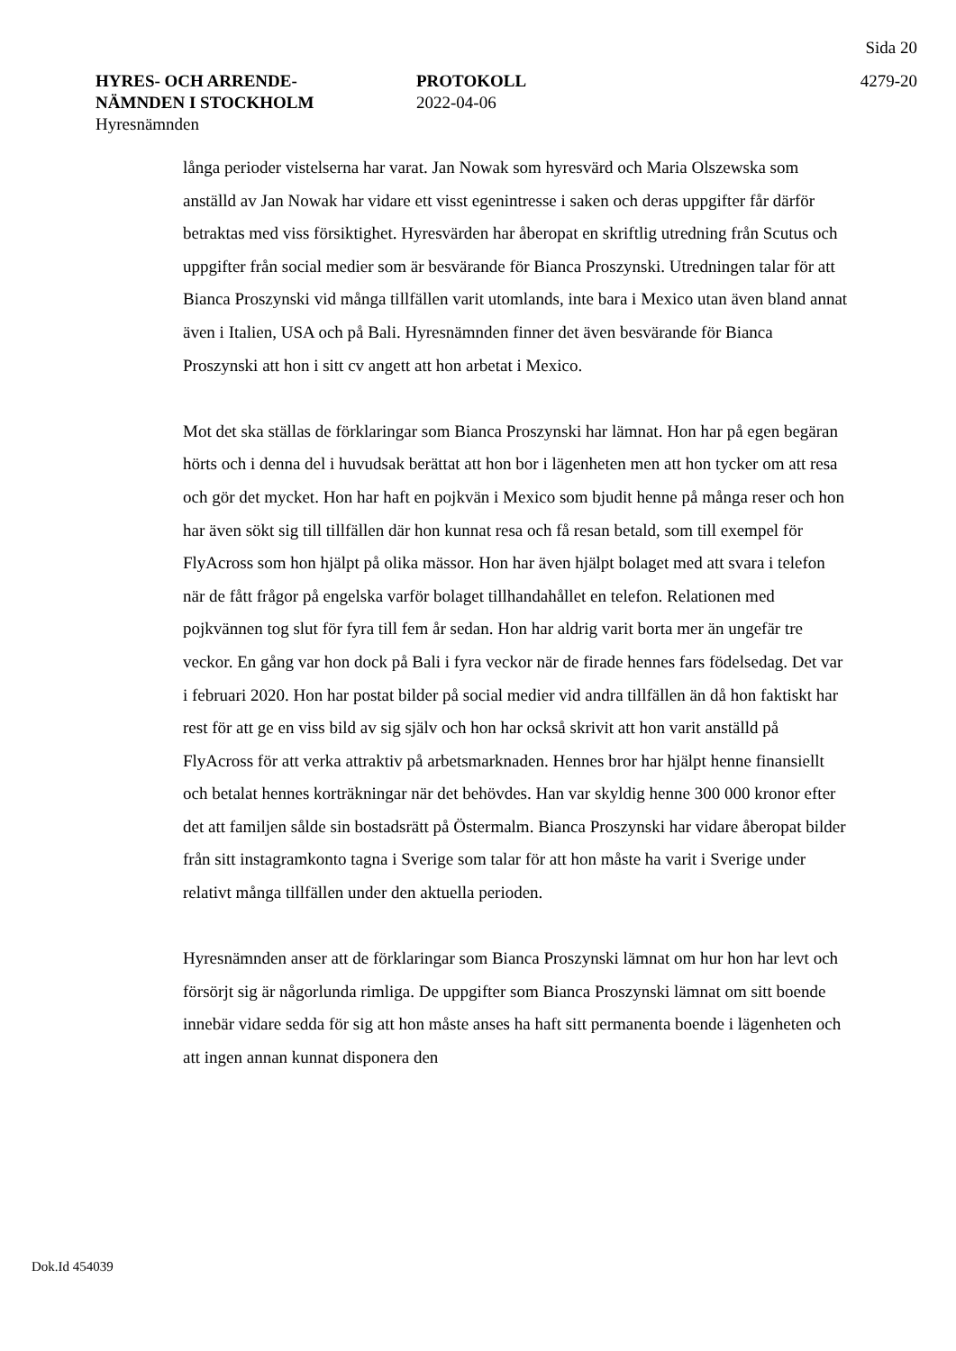Sida 20
HYRES- OCH ARRENDE-
NÄMNDEN I STOCKHOLM
Hyresnämnden
PROTOKOLL
2022-04-06
4279-20
långa perioder vistelserna har varat. Jan Nowak som hyresvärd och Maria Olszewska som anställd av Jan Nowak har vidare ett visst egenintresse i saken och deras uppgifter får därför betraktas med viss försiktighet. Hyresvärden har åberopat en skriftlig utredning från Scutus och uppgifter från social medier som är besvärande för Bianca Proszynski. Utredningen talar för att Bianca Proszynski vid många tillfällen varit utomlands, inte bara i Mexico utan även bland annat även i Italien, USA och på Bali. Hyresnämnden finner det även besvärande för Bianca Proszynski att hon i sitt cv angett att hon arbetat i Mexico.
Mot det ska ställas de förklaringar som Bianca Proszynski har lämnat. Hon har på egen begäran hörts och i denna del i huvudsak berättat att hon bor i lägenheten men att hon tycker om att resa och gör det mycket. Hon har haft en pojkvän i Mexico som bjudit henne på många reser och hon har även sökt sig till tillfällen där hon kunnat resa och få resan betald, som till exempel för FlyAcross som hon hjälpt på olika mässor. Hon har även hjälpt bolaget med att svara i telefon när de fått frågor på engelska varför bolaget tillhandahållet en telefon. Relationen med pojkvännen tog slut för fyra till fem år sedan. Hon har aldrig varit borta mer än ungefär tre veckor. En gång var hon dock på Bali i fyra veckor när de firade hennes fars födelsedag. Det var i februari 2020. Hon har postat bilder på social medier vid andra tillfällen än då hon faktiskt har rest för att ge en viss bild av sig själv och hon har också skrivit att hon varit anställd på FlyAcross för att verka attraktiv på arbetsmarknaden. Hennes bror har hjälpt henne finansiellt och betalat hennes korträkningar när det behövdes. Han var skyldig henne 300 000 kronor efter det att familjen sålde sin bostadsrätt på Östermalm. Bianca Proszynski har vidare åberopat bilder från sitt instagramkonto tagna i Sverige som talar för att hon måste ha varit i Sverige under relativt många tillfällen under den aktuella perioden.
Hyresnämnden anser att de förklaringar som Bianca Proszynski lämnat om hur hon har levt och försörjt sig är någorlunda rimliga. De uppgifter som Bianca Proszynski lämnat om sitt boende innebär vidare sedda för sig att hon måste anses ha haft sitt permanenta boende i lägenheten och att ingen annan kunnat disponera den
Dok.Id 454039